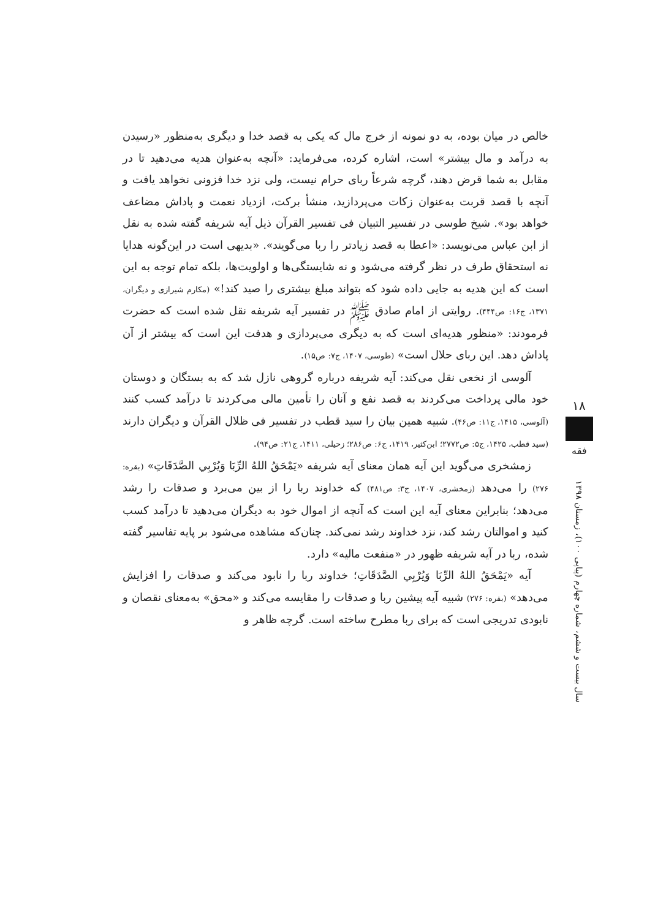خالص در میان بوده، به دو نمونه از خرج مال که یکی به قصد خدا و دیگری به‌منظور «رسیدن به درآمد و مال بیشتر» است، اشاره کرده، می‌فرماید: «آنچه به‌عنوان هدیه می‌دهید تا در مقابل به شما قرض دهند، گرچه شرعاً ربای حرام نیست، ولی نزد خدا فزونی نخواهد یافت و آنچه با قصد قربت به‌عنوان زکات می‌پردازید، منشأ برکت، ازدیاد نعمت و پاداش مضاعف خواهد بود». شیخ طوسی در تفسیر التبیان فی تفسیر القرآن ذیل آیه شریفه گفته شده به نقل از ابن عباس می‌نویسد: «اعطا به قصد زیادتر را ربا می‌گویند». «بدیهی است در این‌گونه هدایا نه استحقاق طرف در نظر گرفته می‌شود و نه شایستگی‌ها و اولویت‌ها، بلکه تمام توجه به این است که این هدیه به جایی داده شود که بتواند مبلغ بیشتری را صید کند!» (مکارم شیرازی و دیگران، ۱۳۷۱، ج۱۶: ص۴۴۴). روایتی از امام صادق ﷺ در تفسیر آیه شریفه نقل شده است که حضرت فرمودند: «منظور هدیه‌ای است که به دیگری می‌پردازی و هدفت این است که بیشتر از آن پاداش دهد. این ربای حلال است» (طوسی، ۱۴۰۷، ج۷: ص۱۵).
آلوسی از نخعی نقل می‌کند: آیه شریفه درباره گروهی نازل شد که به بستگان و دوستان خود مالی پرداخت می‌کردند به قصد نفع و آنان را تأمین مالی می‌کردند تا درآمد کسب کنند (آلوسی، ۱۴۱۵، ج۱۱: ص۴۶). شبیه همین بیان را سید قطب در تفسیر فی ظلال القرآن و دیگران دارند (سید قطب، ۱۴۲۵، ج۵: ص۲۷۷۲؛ ابن‌کثیر، ۱۴۱۹، ج۶: ص۲۸۶؛ زحیلی، ۱۴۱۱، ج۲۱: ص۹۴).
زمشخری می‌گوید این آیه همان معنای آیه شریفه «يَمْحَقُ اللهُ الرِّبَا وَيُرْبِي الصَّدَقَاتِ» (بقره: ۲۷۶) را می‌دهد (زمخشری، ۱۴۰۷، ج۳: ص۴۸۱) که خداوند ربا را از بین می‌برد و صدقات را رشد می‌دهد؛ بنابراین معنای آیه این است که آنچه از اموال خود به دیگران می‌دهید تا درآمد کسب کنید و اموالتان رشد کند، نزد خداوند رشد نمی‌کند. چنان‌که مشاهده می‌شود بر پایه تفاسیر گفته شده، ربا در آیه شریفه ظهور در «منفعت مالیه» دارد.
آیه «يَمْحَقُ اللهُ الرِّبَا وَيُرْبِي الصَّدَقَاتِ؛ خداوند ربا را نابود می‌کند و صدقات را افزایش می‌دهد» (بقره: ۲۷۶) شبیه آیه پیشین ربا و صدقات را مقایسه می‌کند و «محق» به‌معنای نقصان و نابودی تدریجی است که برای ربا مطرح ساخته است. گرچه ظاهر و
۱۸
فقه
سال بیست و ششم، شماره چهارم (پیاپی ۱۰۰)، زمستان ۱۳۹۸